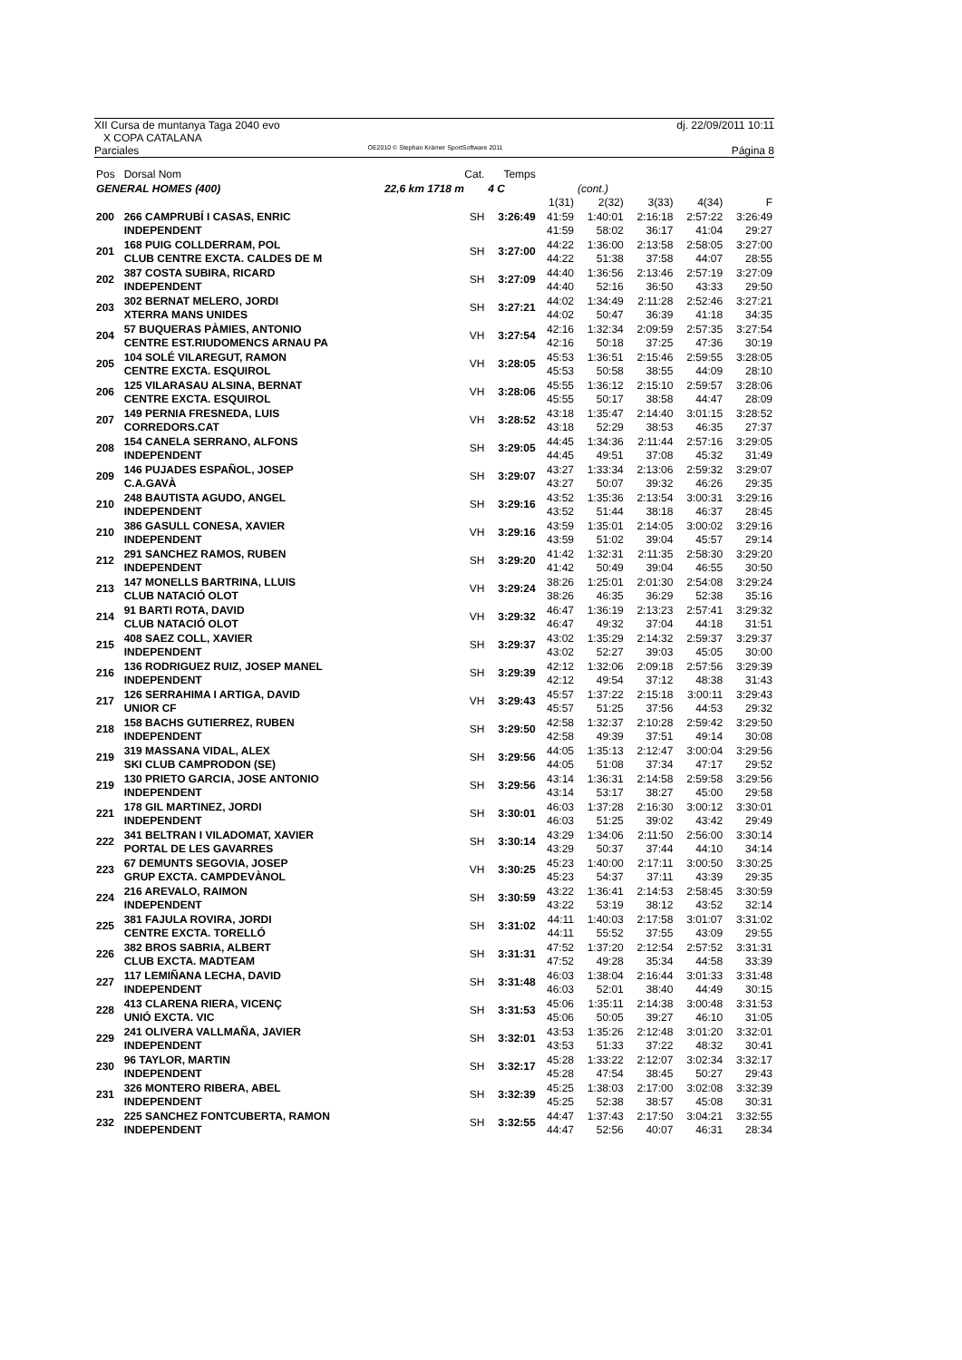XII Cursa de muntanya Taga 2040 evo dj. 22/09/2011 10:11
X COPA CATALANA
Parciales OE2010 © Stephan Krämer SportSoftware 2011 Página 8
| Pos | Dorsal Nom | Cat. | Temps | | | | | |
| --- | --- | --- | --- | --- | --- | --- | --- | --- |
| GENERAL HOMES (400) | | 22,6 km 1718 m | 4 C | | (cont.) | | | |
| | | | | 1(31) | 2(32) | 3(33) | 4(34) | F |
| 200 | 266 CAMPRUBÍ I CASAS, ENRIC | SH | 3:26:49 | 41:59 | 1:40:01 | 2:16:18 | 2:57:22 | 3:26:49 |
| | INDEPENDENT | | | 41:59 | 58:02 | 36:17 | 41:04 | 29:27 |
| 201 | 168 PUIG COLLDERRAM, POL CLUB CENTRE EXCTA. CALDES DE M | SH | 3:27:00 | 44:22 44:22 | 1:36:00 51:38 | 2:13:58 37:58 | 2:58:05 44:07 | 3:27:00 28:55 |
| 202 | 387 COSTA SUBIRA, RICARD INDEPENDENT | SH | 3:27:09 | 44:40 44:40 | 1:36:56 52:16 | 2:13:46 36:50 | 2:57:19 43:33 | 3:27:09 29:50 |
| 203 | 302 BERNAT MELERO, JORDI XTERRA MANS UNIDES | SH | 3:27:21 | 44:02 44:02 | 1:34:49 50:47 | 2:11:28 36:39 | 2:52:46 41:18 | 3:27:21 34:35 |
| 204 | 57 BUQUERAS PÀMIES, ANTONIO CENTRE EST.RIUDOMENCS ARNAU PA | VH | 3:27:54 | 42:16 42:16 | 1:32:34 50:18 | 2:09:59 37:25 | 2:57:35 47:36 | 3:27:54 30:19 |
| 205 | 104 SOLÉ VILAREGUT, RAMON CENTRE EXCTA. ESQUIROL | VH | 3:28:05 | 45:53 45:53 | 1:36:51 50:58 | 2:15:46 38:55 | 2:59:55 44:09 | 3:28:05 28:10 |
| 206 | 125 VILARASAU ALSINA, BERNAT CENTRE EXCTA. ESQUIROL | VH | 3:28:06 | 45:55 45:55 | 1:36:12 50:17 | 2:15:10 38:58 | 2:59:57 44:47 | 3:28:06 28:09 |
| 207 | 149 PERNIA FRESNEDA, LUIS CORREDORS.CAT | VH | 3:28:52 | 43:18 43:18 | 1:35:47 52:29 | 2:14:40 38:53 | 3:01:15 46:35 | 3:28:52 27:37 |
| 208 | 154 CANELA SERRANO, ALFONS INDEPENDENT | SH | 3:29:05 | 44:45 44:45 | 1:34:36 49:51 | 2:11:44 37:08 | 2:57:16 45:32 | 3:29:05 31:49 |
| 209 | 146 PUJADES ESPAÑOL, JOSEP C.A.GAVÀ | SH | 3:29:07 | 43:27 43:27 | 1:33:34 50:07 | 2:13:06 39:32 | 2:59:32 46:26 | 3:29:07 29:35 |
| 210 | 248 BAUTISTA AGUDO, ANGEL INDEPENDENT | SH | 3:29:16 | 43:52 43:52 | 1:35:36 51:44 | 2:13:54 38:18 | 3:00:31 46:37 | 3:29:16 28:45 |
| 210 | 386 GASULL CONESA, XAVIER INDEPENDENT | VH | 3:29:16 | 43:59 43:59 | 1:35:01 51:02 | 2:14:05 39:04 | 3:00:02 45:57 | 3:29:16 29:14 |
| 212 | 291 SANCHEZ RAMOS, RUBEN INDEPENDENT | SH | 3:29:20 | 41:42 41:42 | 1:32:31 50:49 | 2:11:35 39:04 | 2:58:30 46:55 | 3:29:20 30:50 |
| 213 | 147 MONELLS BARTRINA, LLUIS CLUB NATACIÓ OLOT | VH | 3:29:24 | 38:26 38:26 | 1:25:01 46:35 | 2:01:30 36:29 | 2:54:08 52:38 | 3:29:24 35:16 |
| 214 | 91 BARTI ROTA, DAVID CLUB NATACIÓ OLOT | VH | 3:29:32 | 46:47 46:47 | 1:36:19 49:32 | 2:13:23 37:04 | 2:57:41 44:18 | 3:29:32 31:51 |
| 215 | 408 SAEZ COLL, XAVIER INDEPENDENT | SH | 3:29:37 | 43:02 43:02 | 1:35:29 52:27 | 2:14:32 39:03 | 2:59:37 45:05 | 3:29:37 30:00 |
| 216 | 136 RODRIGUEZ RUIZ, JOSEP MANEL INDEPENDENT | SH | 3:29:39 | 42:12 42:12 | 1:32:06 49:54 | 2:09:18 37:12 | 2:57:56 48:38 | 3:29:39 31:43 |
| 217 | 126 SERRAHIMA I ARTIGA, DAVID UNIOR CF | VH | 3:29:43 | 45:57 45:57 | 1:37:22 51:25 | 2:15:18 37:56 | 3:00:11 44:53 | 3:29:43 29:32 |
| 218 | 158 BACHS GUTIERREZ, RUBEN INDEPENDENT | SH | 3:29:50 | 42:58 42:58 | 1:32:37 49:39 | 2:10:28 37:51 | 2:59:42 49:14 | 3:29:50 30:08 |
| 219 | 319 MASSANA VIDAL, ALEX SKI CLUB CAMPRODON (SE) | SH | 3:29:56 | 44:05 44:05 | 1:35:13 51:08 | 2:12:47 37:34 | 3:00:04 47:17 | 3:29:56 29:52 |
| 219 | 130 PRIETO GARCIA, JOSE ANTONIO INDEPENDENT | SH | 3:29:56 | 43:14 43:14 | 1:36:31 53:17 | 2:14:58 38:27 | 2:59:58 45:00 | 3:29:56 29:58 |
| 221 | 178 GIL MARTINEZ, JORDI INDEPENDENT | SH | 3:30:01 | 46:03 46:03 | 1:37:28 51:25 | 2:16:30 39:02 | 3:00:12 43:42 | 3:30:01 29:49 |
| 222 | 341 BELTRAN I VILADOMAT, XAVIER PORTAL DE LES GAVARRES | SH | 3:30:14 | 43:29 43:29 | 1:34:06 50:37 | 2:11:50 37:44 | 2:56:00 44:10 | 3:30:14 34:14 |
| 223 | 67 DEMUNTS SEGOVIA, JOSEP GRUP EXCTA. CAMPDEVÀNOL | VH | 3:30:25 | 45:23 45:23 | 1:40:00 54:37 | 2:17:11 37:11 | 3:00:50 43:39 | 3:30:25 29:35 |
| 224 | 216 AREVALO, RAIMON INDEPENDENT | SH | 3:30:59 | 43:22 43:22 | 1:36:41 53:19 | 2:14:53 38:12 | 2:58:45 43:52 | 3:30:59 32:14 |
| 225 | 381 FAJULA ROVIRA, JORDI CENTRE EXCTA. TORELLÓ | SH | 3:31:02 | 44:11 44:11 | 1:40:03 55:52 | 2:17:58 37:55 | 3:01:07 43:09 | 3:31:02 29:55 |
| 226 | 382 BROS SABRIA, ALBERT CLUB EXCTA. MADTEAM | SH | 3:31:31 | 47:52 47:52 | 1:37:20 49:28 | 2:12:54 35:34 | 2:57:52 44:58 | 3:31:31 33:39 |
| 227 | 117 LEMIÑANA LECHA, DAVID INDEPENDENT | SH | 3:31:48 | 46:03 46:03 | 1:38:04 52:01 | 2:16:44 38:40 | 3:01:33 44:49 | 3:31:48 30:15 |
| 228 | 413 CLARENA RIERA, VICENÇ UNIÓ EXCTA. VIC | SH | 3:31:53 | 45:06 45:06 | 1:35:11 50:05 | 2:14:38 39:27 | 3:00:48 46:10 | 3:31:53 31:05 |
| 229 | 241 OLIVERA VALLMAÑA, JAVIER INDEPENDENT | SH | 3:32:01 | 43:53 43:53 | 1:35:26 51:33 | 2:12:48 37:22 | 3:01:20 48:32 | 3:32:01 30:41 |
| 230 | 96 TAYLOR, MARTIN INDEPENDENT | SH | 3:32:17 | 45:28 45:28 | 1:33:22 47:54 | 2:12:07 38:45 | 3:02:34 50:27 | 3:32:17 29:43 |
| 231 | 326 MONTERO RIBERA, ABEL INDEPENDENT | SH | 3:32:39 | 45:25 45:25 | 1:38:03 52:38 | 2:17:00 38:57 | 3:02:08 45:08 | 3:32:39 30:31 |
| 232 | 225 SANCHEZ FONTCUBERTA, RAMON INDEPENDENT | SH | 3:32:55 | 44:47 44:47 | 1:37:43 52:56 | 2:17:50 40:07 | 3:04:21 46:31 | 3:32:55 28:34 |